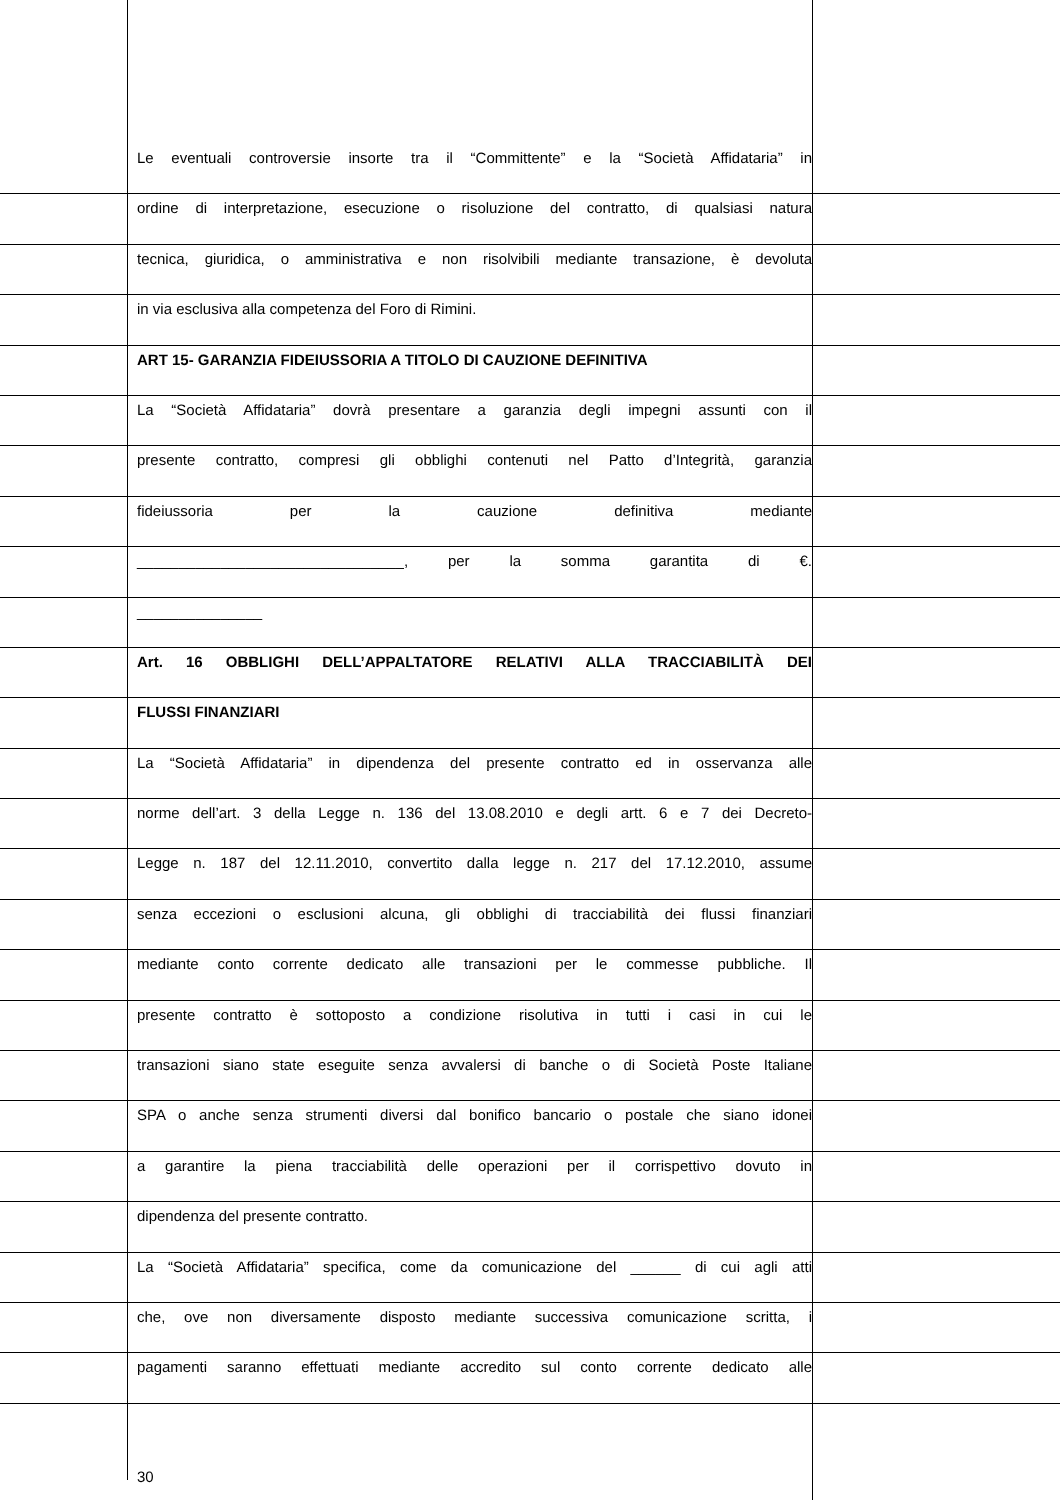Le eventuali controversie insorte tra il “Committente” e la “Società Affidataria” in
ordine di interpretazione, esecuzione o risoluzione del contratto, di qualsiasi natura
tecnica, giuridica, o amministrativa e non risolvibili mediante transazione, è devoluta
in via esclusiva alla competenza del Foro di Rimini.
ART 15- GARANZIA FIDEIUSSORIA A TITOLO DI CAUZIONE DEFINITIVA
La “Società Affidataria” dovrà presentare a garanzia degli impegni assunti con il
presente contratto, compresi gli obblighi contenuti nel Patto d’Integrità, garanzia
fideiussoria per la cauzione definitiva mediante
________________________________, per la somma garantita di €.
_______________
Art. 16 OBBLIGHI DELL’APPALTATORE RELATIVI ALLA TRACCIABILITÀ DEI
FLUSSI FINANZIARI
La “Società Affidataria” in dipendenza del presente contratto ed in osservanza alle
norme dell’art. 3 della Legge n. 136 del 13.08.2010 e degli artt. 6 e 7 dei Decreto-
Legge n. 187 del 12.11.2010, convertito dalla legge n. 217 del 17.12.2010, assume
senza eccezioni o esclusioni alcuna, gli obblighi di tracciabilità dei flussi finanziari
mediante conto corrente dedicato alle transazioni per le commesse pubbliche. Il
presente contratto è sottoposto a condizione risolutiva in tutti i casi in cui le
transazioni siano state eseguite senza avvalersi di banche o di Società Poste Italiane
SPA o anche senza strumenti diversi dal bonifico bancario o postale che siano idonei
a garantire la piena tracciabilità delle operazioni per il corrispettivo dovuto in
dipendenza del presente contratto.
La “Società Affidataria” specifica, come da comunicazione del ______ di cui agli atti
che, ove non diversamente disposto mediante successiva comunicazione scritta, i
pagamenti saranno effettuati mediante accredito sul conto corrente dedicato alle
30